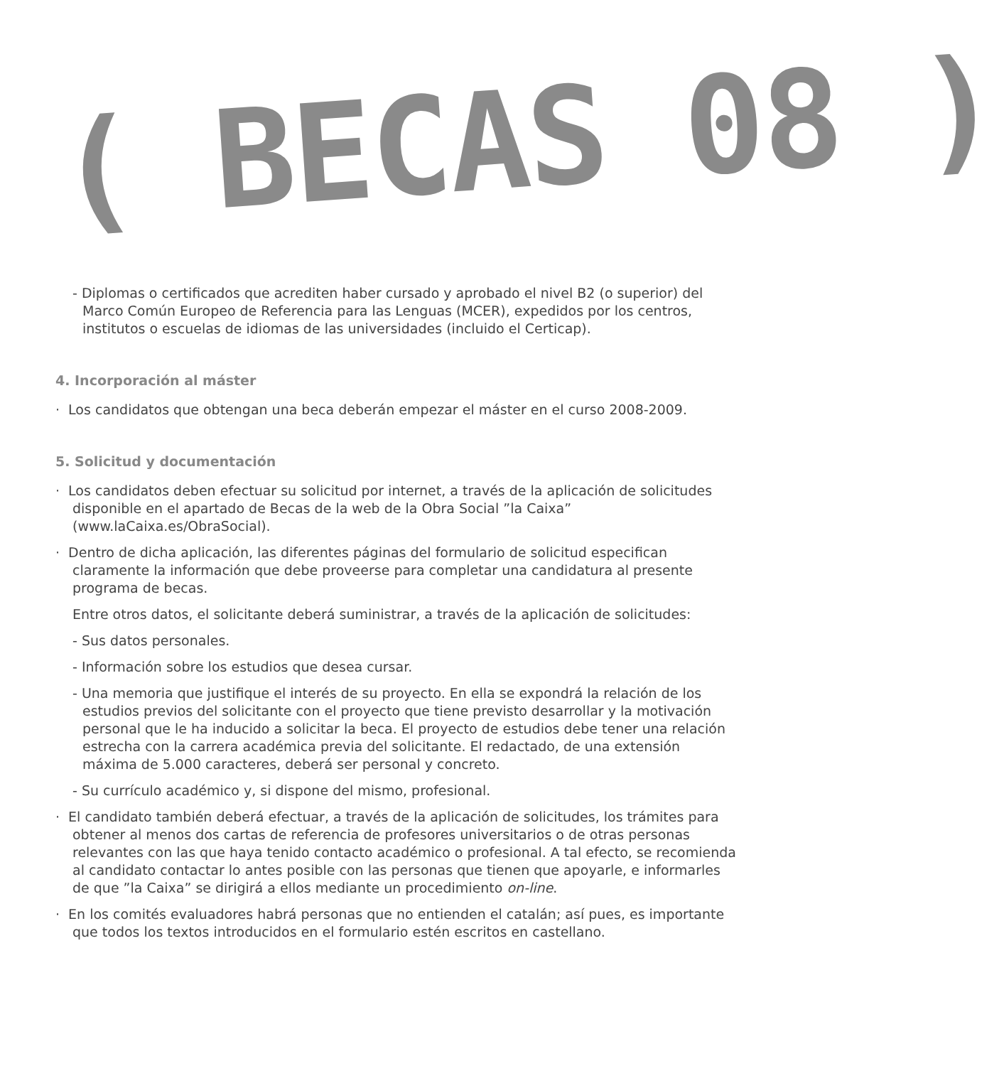( BECAS 08 )
- Diplomas o certificados que acrediten haber cursado y aprobado el nivel B2 (o superior) del Marco Común Europeo de Referencia para las Lenguas (MCER), expedidos por los centros, institutos o escuelas de idiomas de las universidades (incluido el Certicap).
4. Incorporación al máster
· Los candidatos que obtengan una beca deberán empezar el máster en el curso 2008-2009.
5. Solicitud y documentación
· Los candidatos deben efectuar su solicitud por internet, a través de la aplicación de solicitudes disponible en el apartado de Becas de la web de la Obra Social ”la Caixa” (www.laCaixa.es/ObraSocial).
· Dentro de dicha aplicación, las diferentes páginas del formulario de solicitud especifican claramente la información que debe proveerse para completar una candidatura al presente programa de becas.
Entre otros datos, el solicitante deberá suministrar, a través de la aplicación de solicitudes:
- Sus datos personales.
- Información sobre los estudios que desea cursar.
- Una memoria que justifique el interés de su proyecto. En ella se expondrá la relación de los estudios previos del solicitante con el proyecto que tiene previsto desarrollar y la motivación personal que le ha inducido a solicitar la beca. El proyecto de estudios debe tener una relación estrecha con la carrera académica previa del solicitante. El redactado, de una extensión máxima de 5.000 caracteres, deberá ser personal y concreto.
- Su currículo académico y, si dispone del mismo, profesional.
· El candidato también deberá efectuar, a través de la aplicación de solicitudes, los trámites para obtener al menos dos cartas de referencia de profesores universitarios o de otras personas relevantes con las que haya tenido contacto académico o profesional. A tal efecto, se recomienda al candidato contactar lo antes posible con las personas que tienen que apoyarle, e informarles de que ”la Caixa” se dirigirá a ellos mediante un procedimiento on-line.
· En los comités evaluadores habrá personas que no entienden el catalán; así pues, es importante que todos los textos introducidos en el formulario estén escritos en castellano.